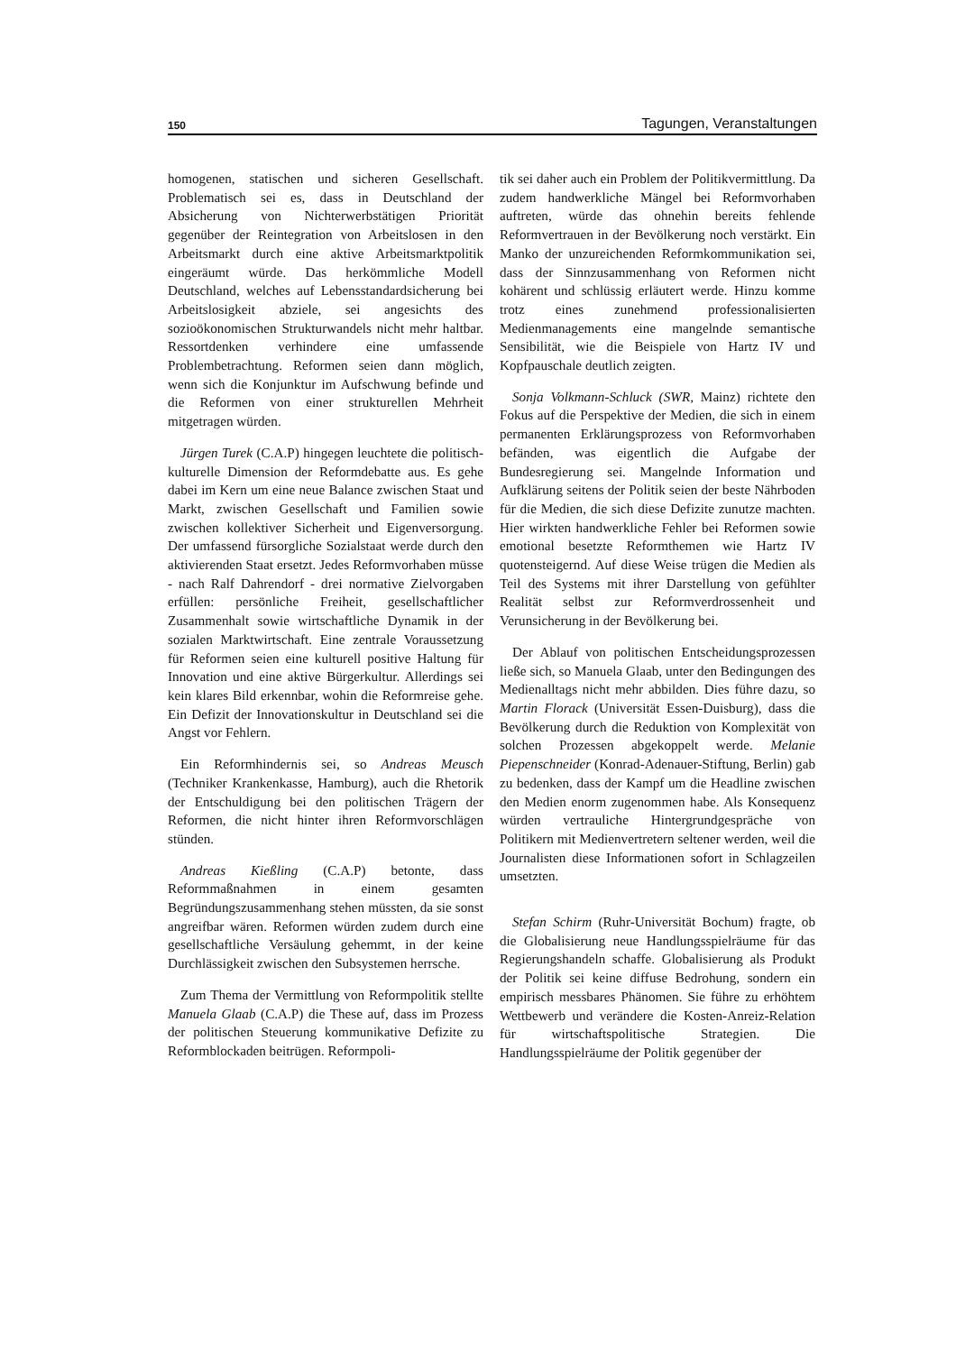150 Tagungen, Veranstaltungen
homogenen, statischen und sicheren Gesellschaft. Problematisch sei es, dass in Deutschland der Absicherung von Nichterwerbstätigen Priorität gegenüber der Reintegration von Arbeitslosen in den Arbeitsmarkt durch eine aktive Arbeitsmarktpolitik eingeräumt würde. Das herkömmliche Modell Deutschland, welches auf Lebensstandardsicherung bei Arbeitslosigkeit abziele, sei angesichts des sozioökonomischen Strukturwandels nicht mehr haltbar. Ressortdenken verhindere eine umfassende Problembetrachtung. Reformen seien dann möglich, wenn sich die Konjunktur im Aufschwung befinde und die Reformen von einer strukturellen Mehrheit mitgetragen würden.
Jürgen Turek (C.A.P) hingegen leuchtete die politisch-kulturelle Dimension der Reformdebatte aus. Es gehe dabei im Kern um eine neue Balance zwischen Staat und Markt, zwischen Gesellschaft und Familien sowie zwischen kollektiver Sicherheit und Eigenversorgung. Der umfassend fürsorgliche Sozialstaat werde durch den aktivierenden Staat ersetzt. Jedes Reformvorhaben müsse - nach Ralf Dahrendorf - drei normative Zielvorgaben erfüllen: persönliche Freiheit, gesellschaftlicher Zusammenhalt sowie wirtschaftliche Dynamik in der sozialen Marktwirtschaft. Eine zentrale Voraussetzung für Reformen seien eine kulturell positive Haltung für Innovation und eine aktive Bürgerkultur. Allerdings sei kein klares Bild erkennbar, wohin die Reformreise gehe. Ein Defizit der Innovationskultur in Deutschland sei die Angst vor Fehlern.
Ein Reformhindernis sei, so Andreas Meusch (Techniker Krankenkasse, Hamburg), auch die Rhetorik der Entschuldigung bei den politischen Trägern der Reformen, die nicht hinter ihren Reformvorschlägen stünden.
Andreas Kießling (C.A.P) betonte, dass Reformmaßnahmen in einem gesamten Begründungszusammenhang stehen müssten, da sie sonst angreifbar wären. Reformen würden zudem durch eine gesellschaftliche Versäulung gehemmt, in der keine Durchlässigkeit zwischen den Subsystemen herrsche.
Zum Thema der Vermittlung von Reformpolitik stellte Manuela Glaab (C.A.P) die These auf, dass im Prozess der politischen Steuerung kommunikative Defizite zu Reformblockaden beitrügen. Reformpoli-
tik sei daher auch ein Problem der Politikvermittlung. Da zudem handwerkliche Mängel bei Reformvorhaben auftreten, würde das ohnehin bereits fehlende Reformvertrauen in der Bevölkerung noch verstärkt. Ein Manko der unzureichenden Reformkommunikation sei, dass der Sinnzusammenhang von Reformen nicht kohärent und schlüssig erläutert werde. Hinzu komme trotz eines zunehmend professionalisierten Medienmanagements eine mangelnde semantische Sensibilität, wie die Beispiele von Hartz IV und Kopfpauschale deutlich zeigten.
Sonja Volkmann-Schluck (SWR, Mainz) richtete den Fokus auf die Perspektive der Medien, die sich in einem permanenten Erklärungsprozess von Reformvorhaben befänden, was eigentlich die Aufgabe der Bundesregierung sei. Mangelnde Information und Aufklärung seitens der Politik seien der beste Nährboden für die Medien, die sich diese Defizite zunutze machten. Hier wirkten handwerkliche Fehler bei Reformen sowie emotional besetzte Reformthemen wie Hartz IV quotensteigernd. Auf diese Weise trügen die Medien als Teil des Systems mit ihrer Darstellung von gefühlter Realität selbst zur Reformverdrossenheit und Verunsicherung in der Bevölkerung bei.
Der Ablauf von politischen Entscheidungsprozessen ließe sich, so Manuela Glaab, unter den Bedingungen des Medienalltags nicht mehr abbilden. Dies führe dazu, so Martin Florack (Universität Essen-Duisburg), dass die Bevölkerung durch die Reduktion von Komplexität von solchen Prozessen abgekoppelt werde. Melanie Piepenschneider (Konrad-Adenauer-Stiftung, Berlin) gab zu bedenken, dass der Kampf um die Headline zwischen den Medien enorm zugenommen habe. Als Konsequenz würden vertrauliche Hintergrundgespräche von Politikern mit Medienvertretern seltener werden, weil die Journalisten diese Informationen sofort in Schlagzeilen umsetzten.
Stefan Schirm (Ruhr-Universität Bochum) fragte, ob die Globalisierung neue Handlungsspielräume für das Regierungshandeln schaffe. Globalisierung als Produkt der Politik sei keine diffuse Bedrohung, sondern ein empirisch messbares Phänomen. Sie führe zu erhöhtem Wettbewerb und verändere die Kosten-Anreiz-Relation für wirtschaftspolitische Strategien. Die Handlungsspielräume der Politik gegenüber der